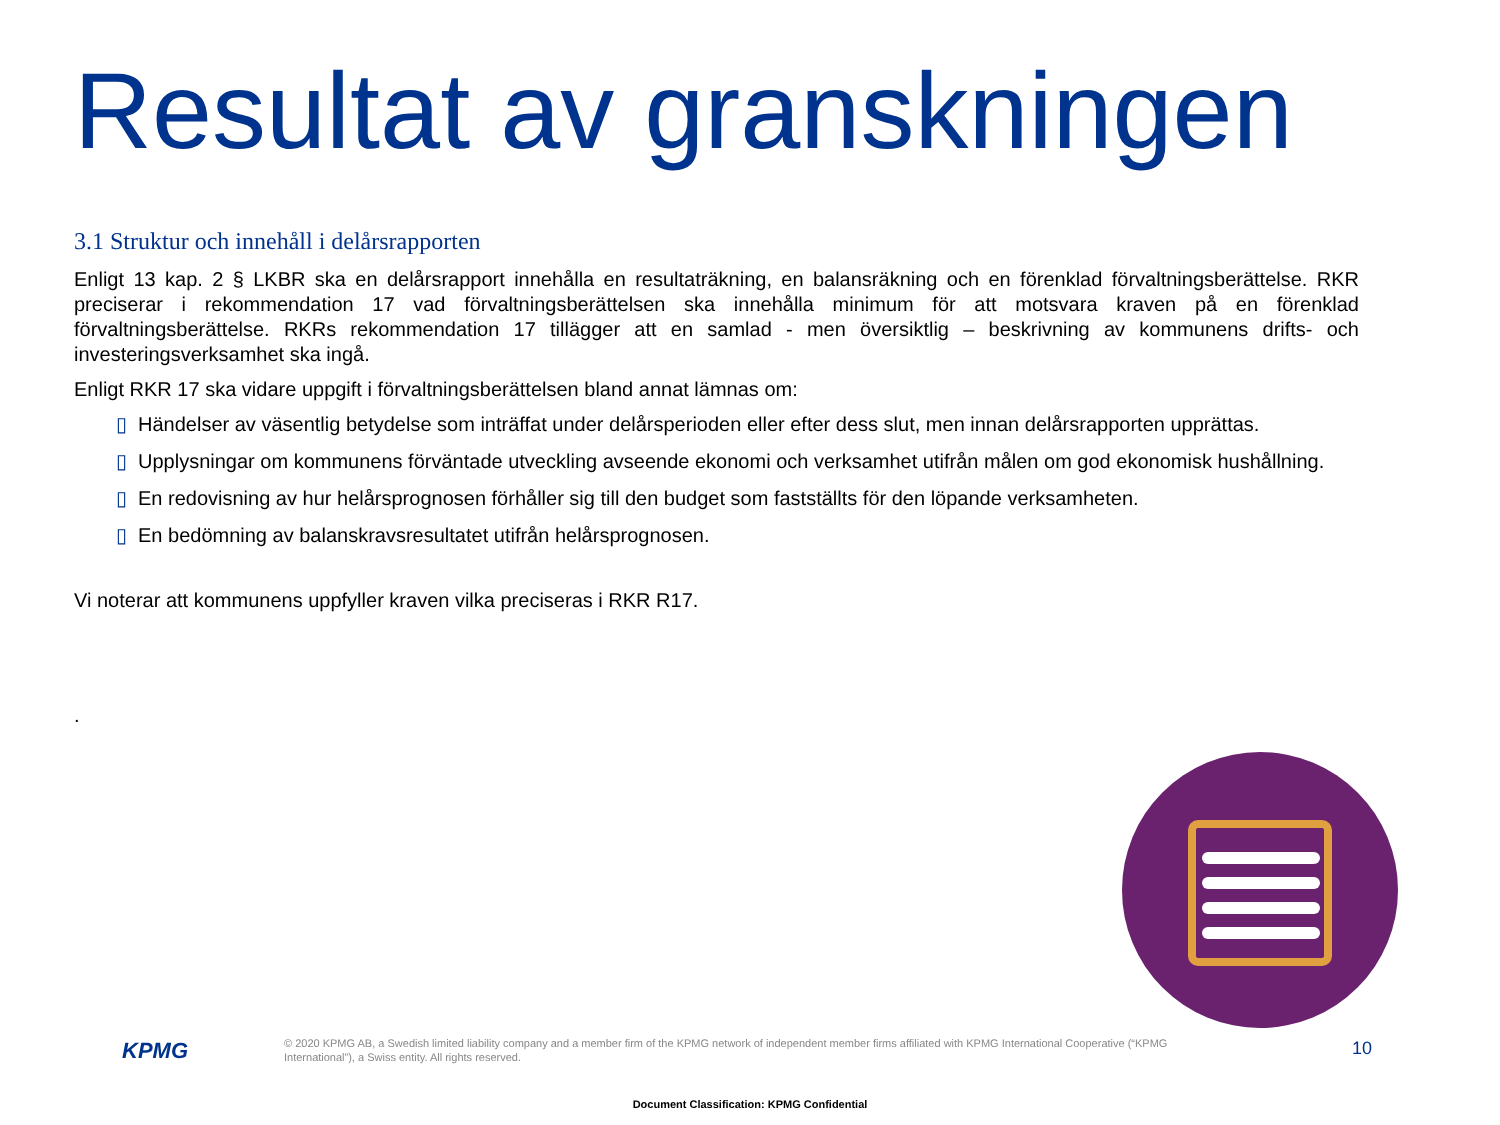Resultat av granskningen
3.1 Struktur och innehåll i delårsrapporten
Enligt 13 kap. 2 § LKBR ska en delårsrapport innehålla en resultaträkning, en balansräkning och en förenklad förvaltningsberättelse. RKR preciserar i rekommendation 17 vad förvaltningsberättelsen ska innehålla minimum för att motsvara kraven på en förenklad förvaltningsberättelse. RKRs rekommendation 17 tillägger att en samlad - men översiktlig – beskrivning av kommunens drifts- och investeringsverksamhet ska ingå.
Enligt RKR 17 ska vidare uppgift i förvaltningsberättelsen bland annat lämnas om:
▯ Händelser av väsentlig betydelse som inträffat under delårsperioden eller efter dess slut, men innan delårsrapporten upprättas.
▯ Upplysningar om kommunens förväntade utveckling avseende ekonomi och verksamhet utifrån målen om god ekonomisk hushållning.
▯ En redovisning av hur helårsprognosen förhåller sig till den budget som fastställts för den löpande verksamheten.
▯ En bedömning av balanskravsresultatet utifrån helårsprognosen.
Vi noterar att kommunens uppfyller kraven vilka preciseras i RKR R17.
.
KPMG
© 2020 KPMG AB, a Swedish limited liability company and a member firm of the KPMG network of independent member firms affiliated with KPMG International Cooperative (“KPMG International”), a Swiss entity. All rights reserved.
10
Document Classification: KPMG Confidential